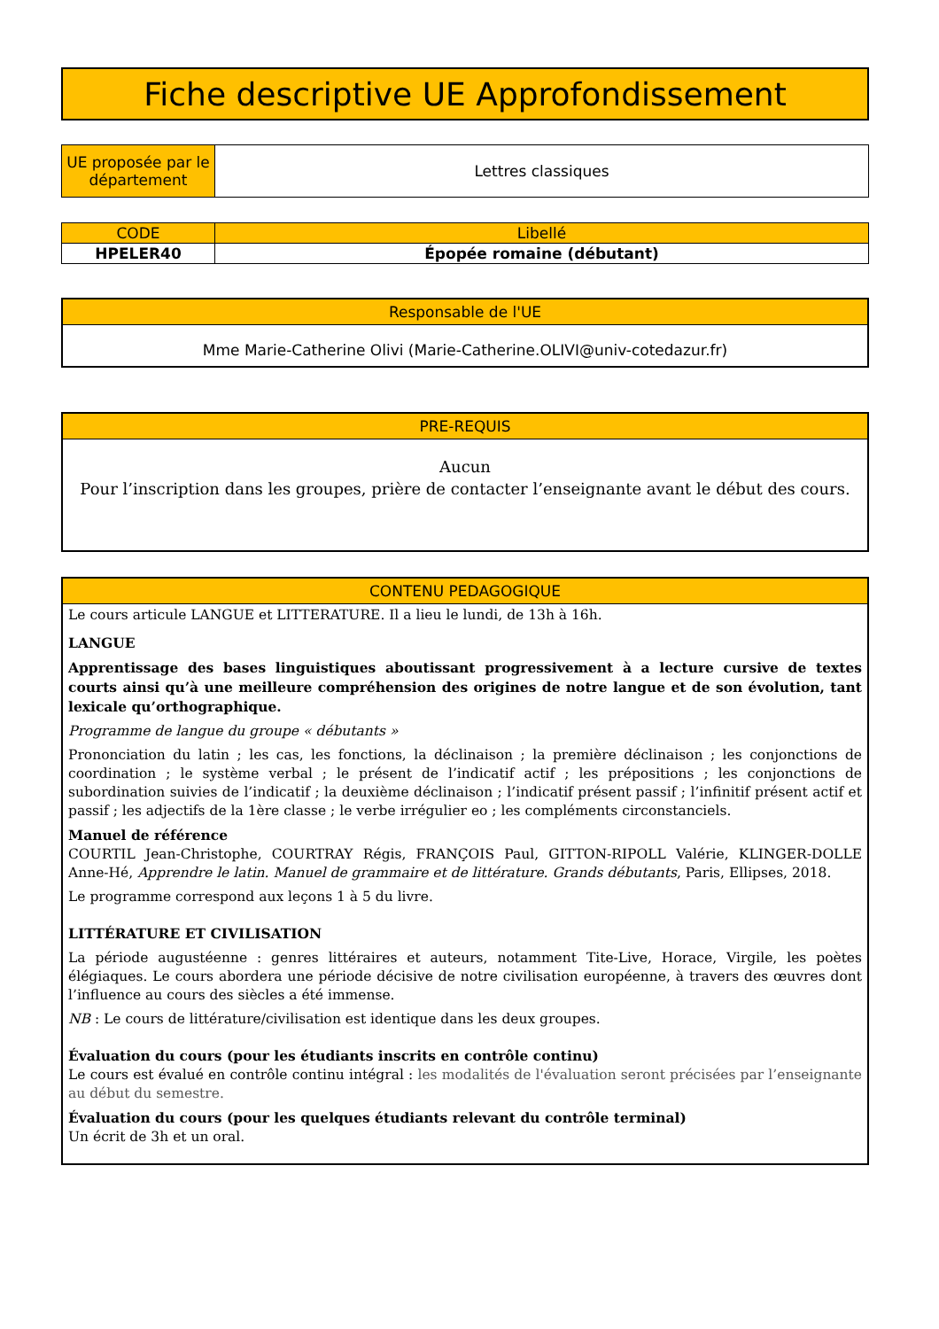Fiche descriptive UE Approfondissement
| UE proposée par le département | Lettres classiques |
| CODE | Libellé |
| --- | --- |
| HPELER40 | Épopée romaine (débutant) |
Responsable de l'UE
Mme Marie-Catherine Olivi (Marie-Catherine.OLIVI@univ-cotedazur.fr)
PRE-REQUIS
Aucun
Pour l’inscription dans les groupes, prière de contacter l’enseignante avant le début des cours.
CONTENU PEDAGOGIQUE
Le cours articule LANGUE et LITTERATURE. Il a lieu le lundi, de 13h à 16h.
LANGUE
Apprentissage des bases linguistiques aboutissant progressivement à a lecture cursive de textes courts ainsi qu’à une meilleure compréhension des origines de notre langue et de son évolution, tant lexicale qu’orthographique.
Programme de langue du groupe « débutants »
Prononciation du latin ; les cas, les fonctions, la déclinaison ; la première déclinaison ; les conjonctions de coordination ; le système verbal ; le présent de l’indicatif actif ; les prépositions ; les conjonctions de subordination suivies de l’indicatif ; la deuxième déclinaison ; l’indicatif présent passif ; l’infinitif présent actif et passif ; les adjectifs de la 1ère classe ; le verbe irrégulier eo ; les compléments circonstanciels.
Manuel de référence
COURTIL Jean-Christophe, COURTRAY Régis, FRANÇOIS Paul, GITTON-RIPOLL Valérie, KLINGER-DOLLE Anne-Hé, Apprendre le latin. Manuel de grammaire et de littérature. Grands débutants, Paris, Ellipses, 2018.
Le programme correspond aux leçons 1 à 5 du livre.
LITTÉRATURE ET CIVILISATION
La période augustéenne : genres littéraires et auteurs, notamment Tite-Live, Horace, Virgile, les poètes élégiaques. Le cours abordera une période décisive de notre civilisation européenne, à travers des œuvres dont l’influence au cours des siècles a été immense.
NB : Le cours de littérature/civilisation est identique dans les deux groupes.
Évaluation du cours (pour les étudiants inscrits en contrôle continu)
Le cours est évalué en contrôle continu intégral : les modalités de l'évaluation seront précisées par l’enseignante au début du semestre.
Évaluation du cours (pour les quelques étudiants relevant du contrôle terminal)
Un écrit de 3h et un oral.